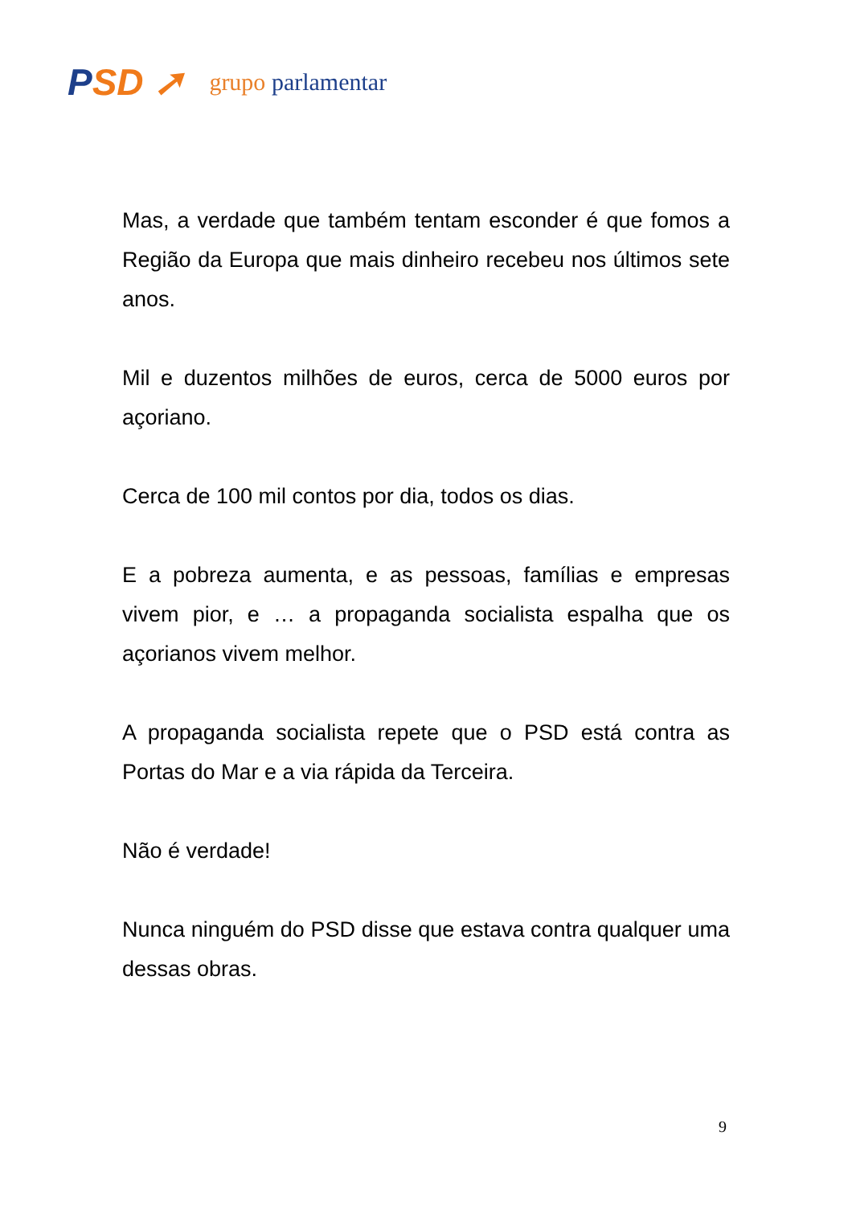PSD ➚
grupo parlamentar
Mas, a verdade que também tentam esconder é que fomos a Região da Europa que mais dinheiro recebeu nos últimos sete anos.
Mil e duzentos milhões de euros, cerca de 5000 euros por açoriano.
Cerca de 100 mil contos por dia, todos os dias.
E a pobreza aumenta, e as pessoas, famílias e empresas vivem pior, e … a propaganda socialista espalha que os açorianos vivem melhor.
A propaganda socialista repete que o PSD está contra as Portas do Mar e a via rápida da Terceira.
Não é verdade!
Nunca ninguém do PSD disse que estava contra qualquer uma dessas obras.
9